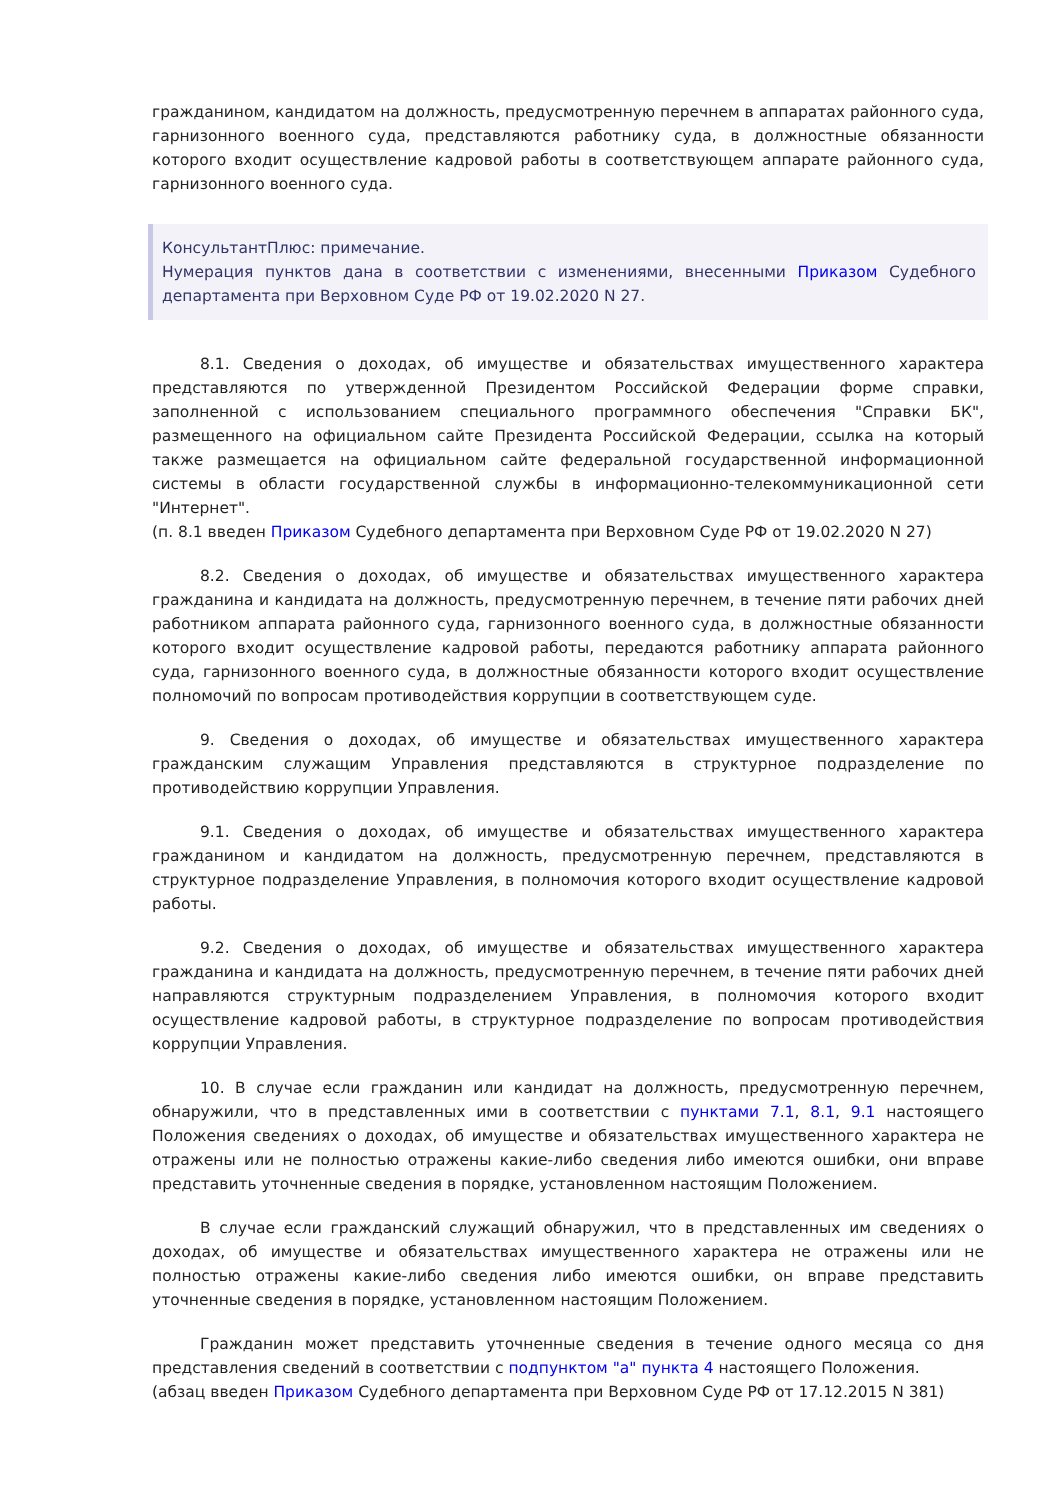гражданином, кандидатом на должность, предусмотренную перечнем в аппаратах районного суда, гарнизонного военного суда, представляются работнику суда, в должностные обязанности которого входит осуществление кадровой работы в соответствующем аппарате районного суда, гарнизонного военного суда.
КонсультантПлюс: примечание.
Нумерация пунктов дана в соответствии с изменениями, внесенными Приказом Судебного департамента при Верховном Суде РФ от 19.02.2020 N 27.
8.1. Сведения о доходах, об имуществе и обязательствах имущественного характера представляются по утвержденной Президентом Российской Федерации форме справки, заполненной с использованием специального программного обеспечения "Справки БК", размещенного на официальном сайте Президента Российской Федерации, ссылка на который также размещается на официальном сайте федеральной государственной информационной системы в области государственной службы в информационно-телекоммуникационной сети "Интернет".
(п. 8.1 введен Приказом Судебного департамента при Верховном Суде РФ от 19.02.2020 N 27)
8.2. Сведения о доходах, об имуществе и обязательствах имущественного характера гражданина и кандидата на должность, предусмотренную перечнем, в течение пяти рабочих дней работником аппарата районного суда, гарнизонного военного суда, в должностные обязанности которого входит осуществление кадровой работы, передаются работнику аппарата районного суда, гарнизонного военного суда, в должностные обязанности которого входит осуществление полномочий по вопросам противодействия коррупции в соответствующем суде.
9. Сведения о доходах, об имуществе и обязательствах имущественного характера гражданским служащим Управления представляются в структурное подразделение по противодействию коррупции Управления.
9.1. Сведения о доходах, об имуществе и обязательствах имущественного характера гражданином и кандидатом на должность, предусмотренную перечнем, представляются в структурное подразделение Управления, в полномочия которого входит осуществление кадровой работы.
9.2. Сведения о доходах, об имуществе и обязательствах имущественного характера гражданина и кандидата на должность, предусмотренную перечнем, в течение пяти рабочих дней направляются структурным подразделением Управления, в полномочия которого входит осуществление кадровой работы, в структурное подразделение по вопросам противодействия коррупции Управления.
10. В случае если гражданин или кандидат на должность, предусмотренную перечнем, обнаружили, что в представленных ими в соответствии с пунктами 7.1, 8.1, 9.1 настоящего Положения сведениях о доходах, об имуществе и обязательствах имущественного характера не отражены или не полностью отражены какие-либо сведения либо имеются ошибки, они вправе представить уточненные сведения в порядке, установленном настоящим Положением.
В случае если гражданский служащий обнаружил, что в представленных им сведениях о доходах, об имуществе и обязательствах имущественного характера не отражены или не полностью отражены какие-либо сведения либо имеются ошибки, он вправе представить уточненные сведения в порядке, установленном настоящим Положением.
Гражданин может представить уточненные сведения в течение одного месяца со дня представления сведений в соответствии с подпунктом "а" пункта 4 настоящего Положения.
(абзац введен Приказом Судебного департамента при Верховном Суде РФ от 17.12.2015 N 381)